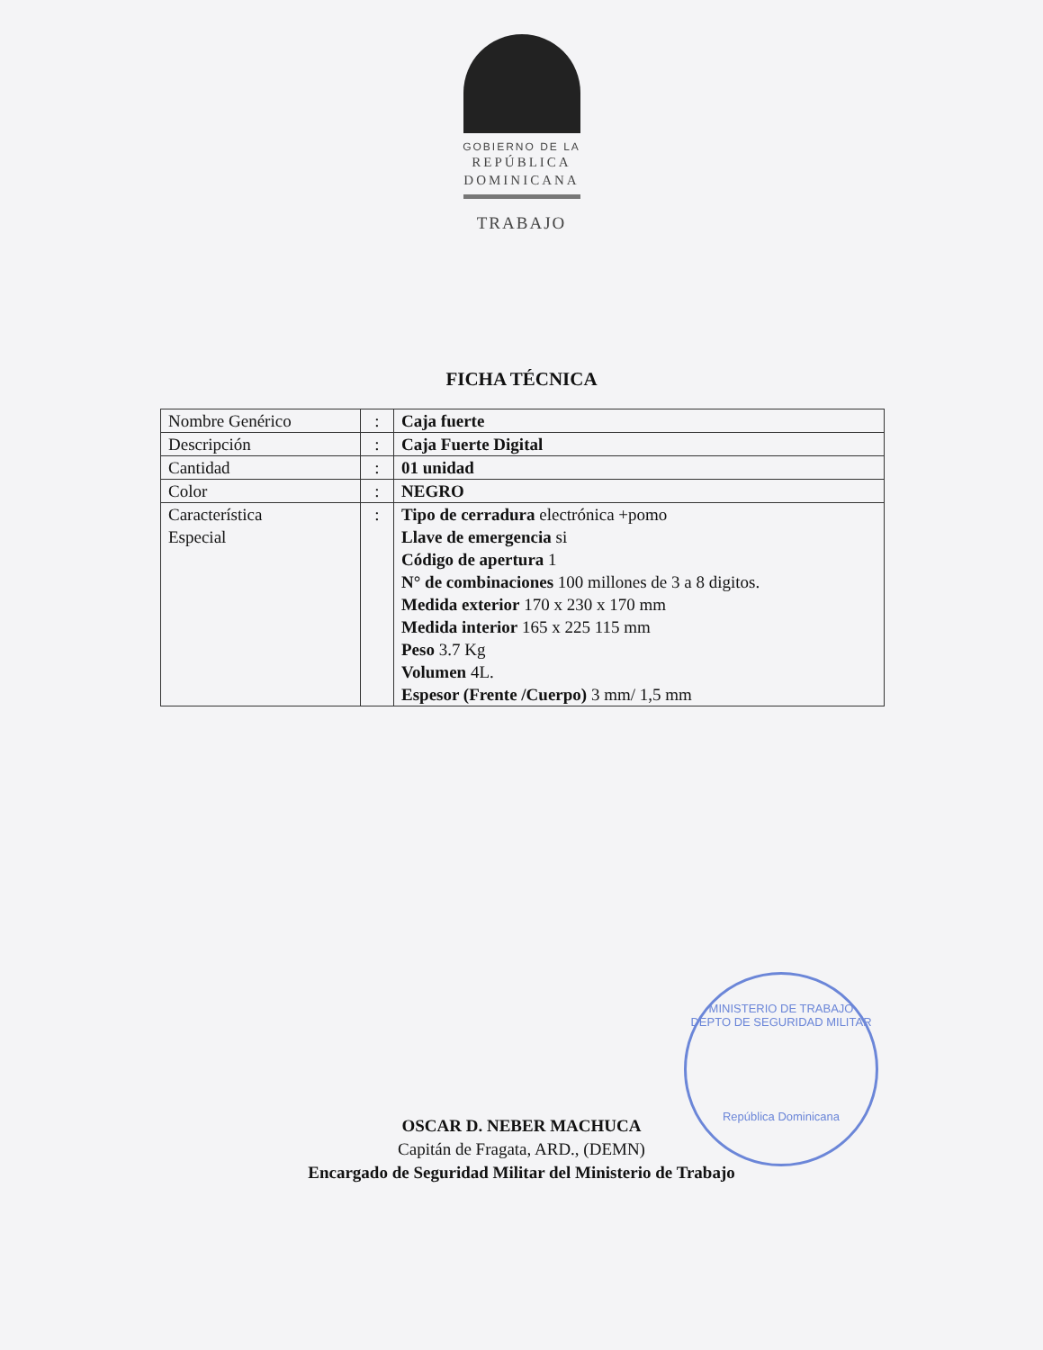GOBIERNO DE LA
REPÚBLICA
DOMINICANA
TRABAJO
FICHA TÉCNICA
| Nombre Genérico | : | Caja fuerte |
| Descripción | : | Caja Fuerte Digital |
| Cantidad | : | 01 unidad |
| Color | : | NEGRO |
| Característica Especial | : | Tipo de cerradura electrónica +pomo Llave de emergencia si Código de apertura 1 N° de combinaciones 100 millones de 3 a 8 digitos. Medida exterior 170 x 230 x 170 mm Medida interior 165 x 225 115 mm Peso 3.7 Kg Volumen 4L. Espesor (Frente /Cuerpo) 3 mm/ 1,5 mm |
MINISTERIO DE TRABAJO
DEPTO DE SEGURIDAD MILITAR
República Dominicana
OSCAR D. NEBER MACHUCA
Capitán de Fragata, ARD., (DEMN)
Encargado de Seguridad Militar del Ministerio de Trabajo